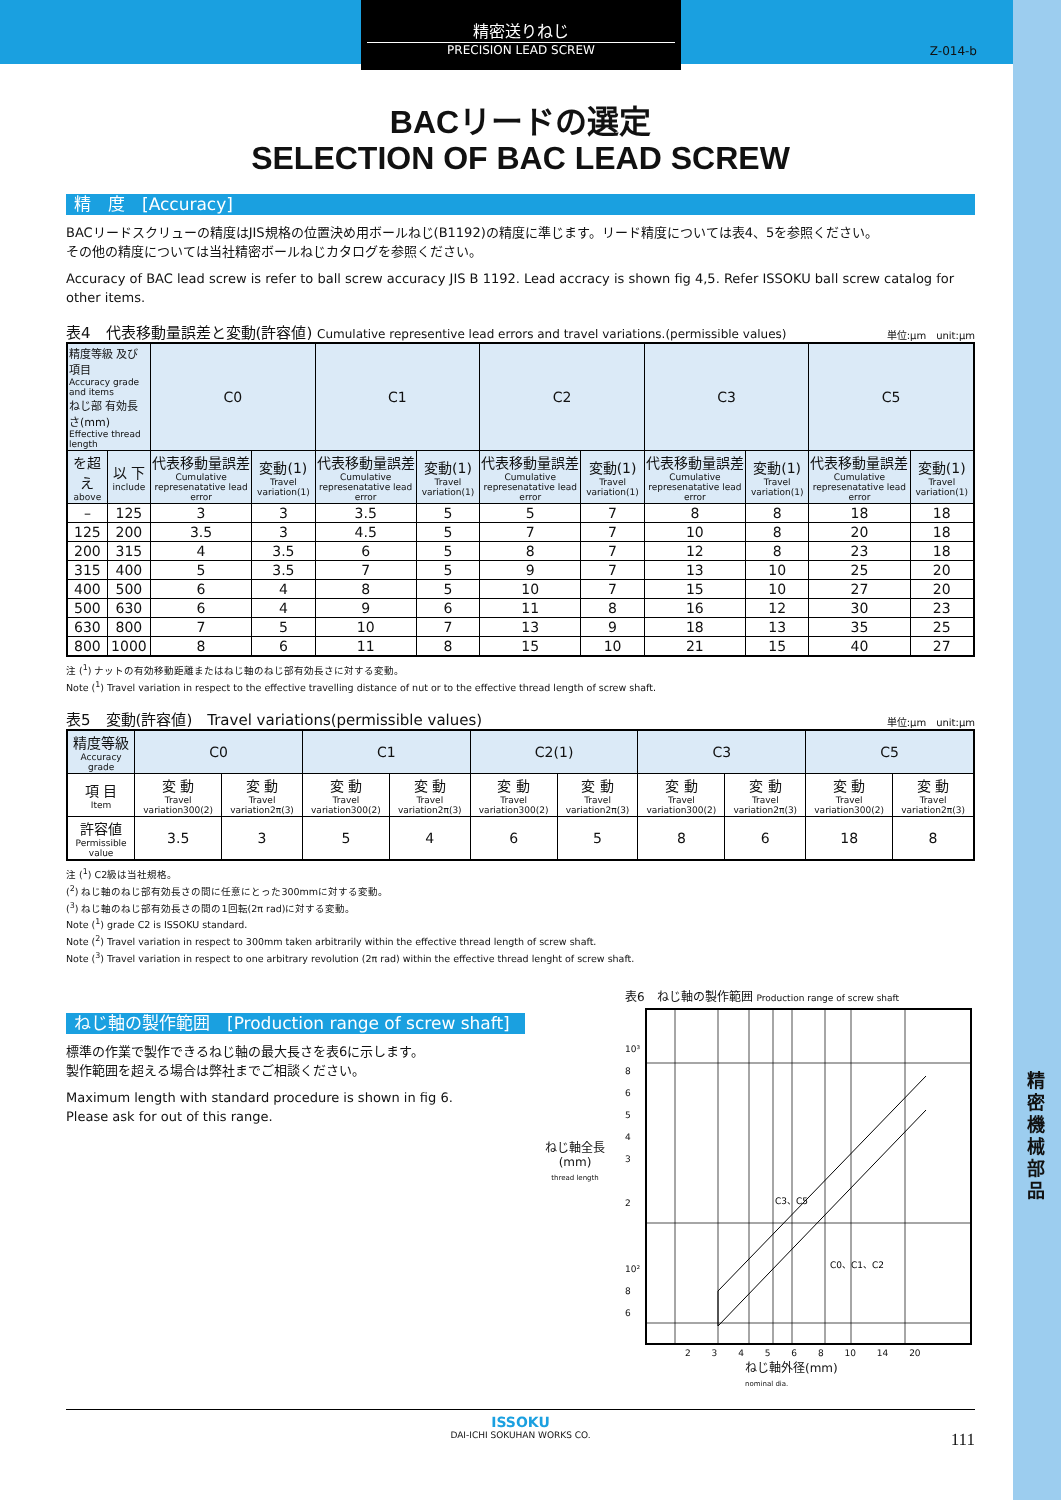精密機械部品
精密送りねじ
PRECISION LEAD SCREW
Z-014-b
BACリードの選定
SELECTION OF BAC LEAD SCREW
精　度　[Accuracy]
BACリードスクリューの精度はJIS規格の位置決め用ボールねじ(B1192)の精度に準じます。リード精度については表4、5を参照ください。
その他の精度については当社精密ボールねじカタログを参照ください。
Accuracy of BAC lead screw is refer to ball screw accuracy JIS B 1192. Lead accracy is shown fig 4,5. Refer ISSOKU ball screw catalog for other items.
表4　代表移動量誤差と変動(許容値) Cumulative representive lead errors and travel variations.(permissible values) 単位:μm　unit:μm
| 精度等級 及び項目 Accuracy grade and items ねじ部 有効長さ(mm) Effective thread length | | C0 | | C1 | | C2 | | C3 | | C5 | |
| --- | --- | --- | --- | --- | --- | --- | --- | --- | --- | --- | --- |
| を超え above | 以 下 include | 代表移動量誤差 Cumulative represenatative lead error | 変動(1) Travel variation(1) | 代表移動量誤差 Cumulative represenatative lead error | 変動(1) Travel variation(1) | 代表移動量誤差 Cumulative represenatative lead error | 変動(1) Travel variation(1) | 代表移動量誤差 Cumulative represenatative lead error | 変動(1) Travel variation(1) | 代表移動量誤差 Cumulative represenatative lead error | 変動(1) Travel variation(1) |
| – | 125 | 3 | 3 | 3.5 | 5 | 5 | 7 | 8 | 8 | 18 | 18 |
| 125 | 200 | 3.5 | 3 | 4.5 | 5 | 7 | 7 | 10 | 8 | 20 | 18 |
| 200 | 315 | 4 | 3.5 | 6 | 5 | 8 | 7 | 12 | 8 | 23 | 18 |
| 315 | 400 | 5 | 3.5 | 7 | 5 | 9 | 7 | 13 | 10 | 25 | 20 |
| 400 | 500 | 6 | 4 | 8 | 5 | 10 | 7 | 15 | 10 | 27 | 20 |
| 500 | 630 | 6 | 4 | 9 | 6 | 11 | 8 | 16 | 12 | 30 | 23 |
| 630 | 800 | 7 | 5 | 10 | 7 | 13 | 9 | 18 | 13 | 35 | 25 |
| 800 | 1000 | 8 | 6 | 11 | 8 | 15 | 10 | 21 | 15 | 40 | 27 |
注 (<sup>1</sup>) ナットの有効移動距離またはねじ軸のねじ部有効長さに対する変動。
Note (<sup>1</sup>) Travel variation in respect to the effective travelling distance of nut or to the effective thread length of screw shaft.
表5　変動(許容値)　Travel variations(permissible values) 単位:μm　unit:μm
| 精度等級 Accuracy grade | C0 | | C1 | | C2(1) | | C3 | | C5 | |
| --- | --- | --- | --- | --- | --- | --- | --- | --- | --- | --- |
| 項 目 Item | 変 動 Travel variation300(2) | 変 動 Travel variation2π(3) | 変 動 Travel variation300(2) | 変 動 Travel variation2π(3) | 変 動 Travel variation300(2) | 変 動 Travel variation2π(3) | 変 動 Travel variation300(2) | 変 動 Travel variation2π(3) | 変 動 Travel variation300(2) | 変 動 Travel variation2π(3) |
| 許容値 Permissible value | 3.5 | 3 | 5 | 4 | 6 | 5 | 8 | 6 | 18 | 8 |
注 (<sup>1</sup>) C2級は当社規格。
(<sup>2</sup>) ねじ軸のねじ部有効長さの間に任意にとった300mmに対する変動。
(<sup>3</sup>) ねじ軸のねじ部有効長さの間の1回転(2π rad)に対する変動。
Note (<sup>1</sup>) grade C2 is ISSOKU standard.
Note (<sup>2</sup>) Travel variation in respect to 300mm taken arbitrarily within the effective thread length of screw shaft.
Note (<sup>3</sup>) Travel variation in respect to one arbitrary revolution (2π rad) within the effective thread lenght of screw shaft.
ねじ軸の製作範囲　[Production range of screw shaft]
標準の作業で製作できるねじ軸の最大長さを表6に示します。
製作範囲を超える場合は弊社までご相談ください。
Maximum length with standard procedure is shown in fig 6.
Please ask for out of this range.
表6　ねじ軸の製作範囲 Production range of screw shaft
ねじ軸全長
(mm)
thread length
10³
8
6
5
4
3
2
10²
8
6
C3、C5
C0、C1、C2
2 3 4 5 6 8 10 14 20
ねじ軸外径(mm)
nominal dia.
ISSOKU
DAI-ICHI SOKUHAN WORKS CO.
111